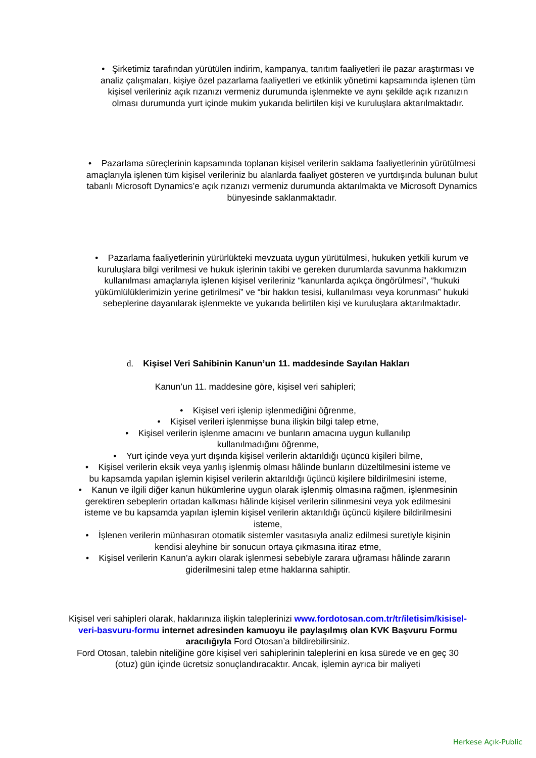• Şirketimiz tarafından yürütülen indirim, kampanya, tanıtım faaliyetleri ile pazar araştırması ve analiz çalışmaları, kişiye özel pazarlama faaliyetleri ve etkinlik yönetimi kapsamında işlenen tüm kişisel verileriniz açık rızanızı vermeniz durumunda işlenmekte ve aynı şekilde açık rızanızın olması durumunda yurt içinde mukim yukarıda belirtilen kişi ve kuruluşlara aktarılmaktadır.
• Pazarlama süreçlerinin kapsamında toplanan kişisel verilerin saklama faaliyetlerinin yürütülmesi amaçlarıyla işlenen tüm kişisel verileriniz bu alanlarda faaliyet gösteren ve yurtdışında bulunan bulut tabanlı Microsoft Dynamics’e açık rızanızı vermeniz durumunda aktarılmakta ve Microsoft Dynamics bünyesinde saklanmaktadır.
• Pazarlama faaliyetlerinin yürürlükteki mevzuata uygun yürütülmesi, hukuken yetkili kurum ve kuruluşlara bilgi verilmesi ve hukuk işlerinin takibi ve gereken durumlarda savunma hakkımızın kullanılması amaçlarıyla işlenen kişisel verileriniz “kanunlarda açıkça öngörülmesi”, “hukuki yükümlülüklerimizin yerine getirilmesi” ve “bir hakkın tesisi, kullanılması veya korunması” hukuki sebeplerine dayanılarak işlenmekte ve yukarıda belirtilen kişi ve kuruluşlara aktarılmaktadır.
d. Kişisel Veri Sahibinin Kanun’un 11. maddesinde Sayılan Hakları
Kanun’un 11. maddesine göre, kişisel veri sahipleri;
• Kişisel veri işlenip işlenmediğini öğrenme,
• Kişisel verileri işlenmişse buna ilişkin bilgi talep etme,
• Kişisel verilerin işlenme amacını ve bunların amacına uygun kullanılıp kullanılmadığını öğrenme,
• Yurt içinde veya yurt dışında kişisel verilerin aktarıldığı üçüncü kişileri bilme,
• Kişisel verilerin eksik veya yanlış işlenmiş olması hâlinde bunların düzeltilmesini isteme ve bu kapsamda yapılan işlemin kişisel verilerin aktarıldığı üçüncü kişilere bildirilmesini isteme,
• Kanun ve ilgili diğer kanun hükümlerine uygun olarak işlenmiş olmasına rağmen, işlenmesinin gerektiren sebeplerin ortadan kalkması hâlinde kişisel verilerin silinmesini veya yok edilmesini isteme ve bu kapsamda yapılan işlemin kişisel verilerin aktarıldığı üçüncü kişilere bildirilmesini isteme,
• İşlenen verilerin münhasıran otomatik sistemler vasıtasıyla analiz edilmesi suretiyle kişinin kendisi aleyhine bir sonucun ortaya çıkmasına itiraz etme,
• Kişisel verilerin Kanun’a aykırı olarak işlenmesi sebebiyle zarara uğraması hâlinde zararın giderilmesini talep etme haklarına sahiptir.
Kişisel veri sahipleri olarak, haklarınıza ilişkin taleplerinizi www.fordotosan.com.tr/tr/iletisim/kisisel-veri-basvuru-formu internet adresinden kamuoyu ile paylaşılmış olan KVK Başvuru Formu aracılığıyla Ford Otosan’a bildirebilirsiniz.
Ford Otosan, talebin niteliğine göre kişisel veri sahiplerinin taleplerini en kısa sürede ve en geç 30 (otuz) gün içinde ücretsiz sonuçlandıracaktır. Ancak, işlemin ayrıca bir maliyeti
Herkese Açık-Public